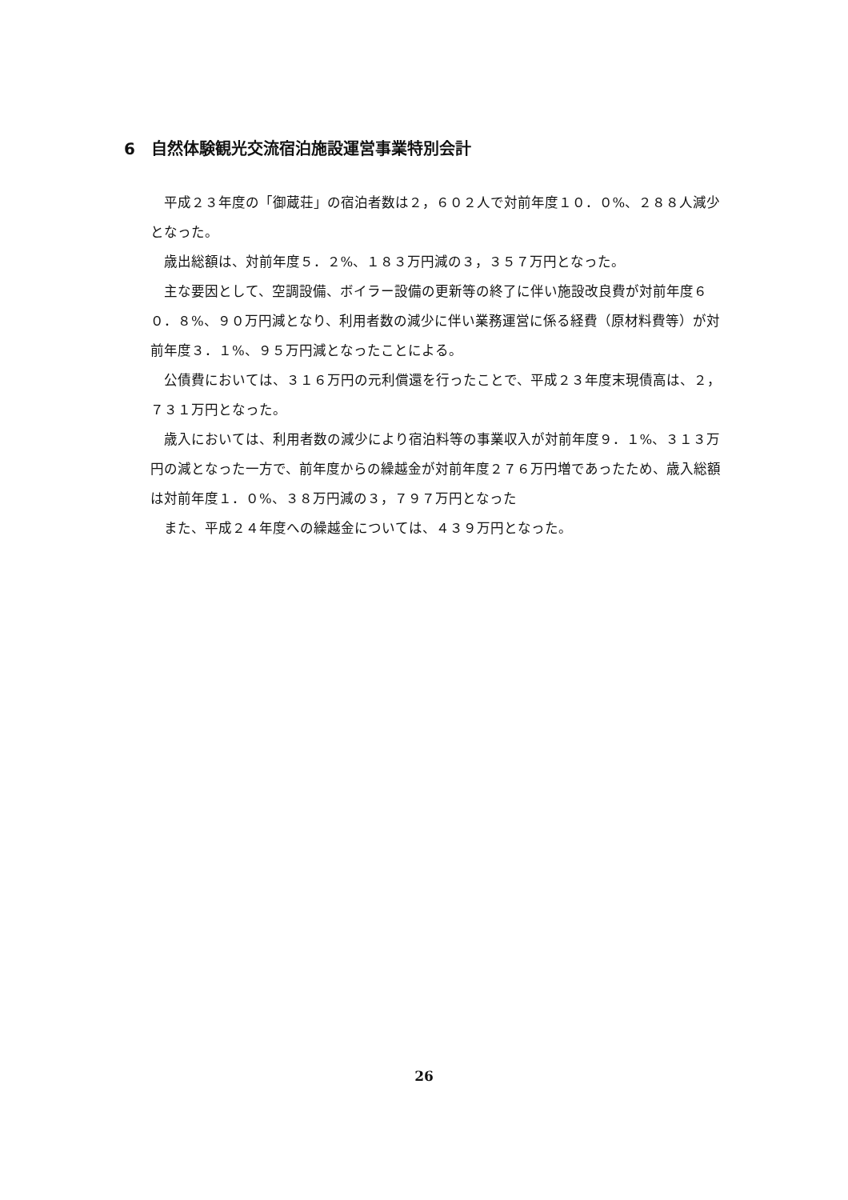6　自然体験観光交流宿泊施設運営事業特別会計
平成２３年度の「御蔵荘」の宿泊者数は２，６０２人で対前年度１０．０%、２８８人減少となった。
歳出総額は、対前年度５．２%、１８３万円減の３，３５７万円となった。
主な要因として、空調設備、ボイラー設備の更新等の終了に伴い施設改良費が対前年度６０．８%、９０万円減となり、利用者数の減少に伴い業務運営に係る経費（原材料費等）が対前年度３．１%、９５万円減となったことによる。
公債費においては、３１６万円の元利償還を行ったことで、平成２３年度末現債高は、２，７３１万円となった。
歳入においては、利用者数の減少により宿泊料等の事業収入が対前年度９．１%、３１３万円の減となった一方で、前年度からの繰越金が対前年度２７６万円増であったため、歳入総額は対前年度１．０%、３８万円減の３，７９７万円となった
また、平成２４年度への繰越金については、４３９万円となった。
26